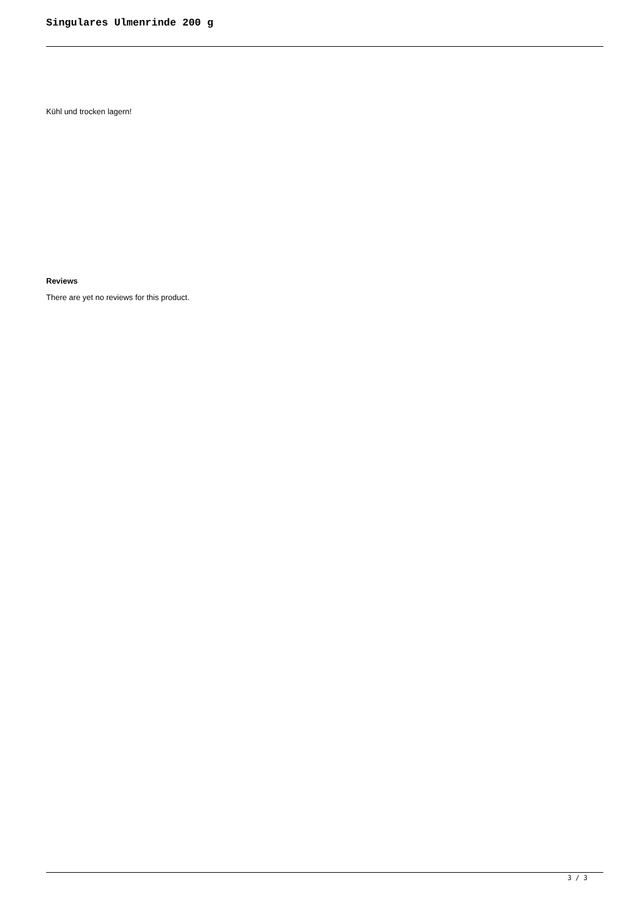Singulares Ulmenrinde 200 g
Kühl und trocken lagern!
Reviews
There are yet no reviews for this product.
3 / 3